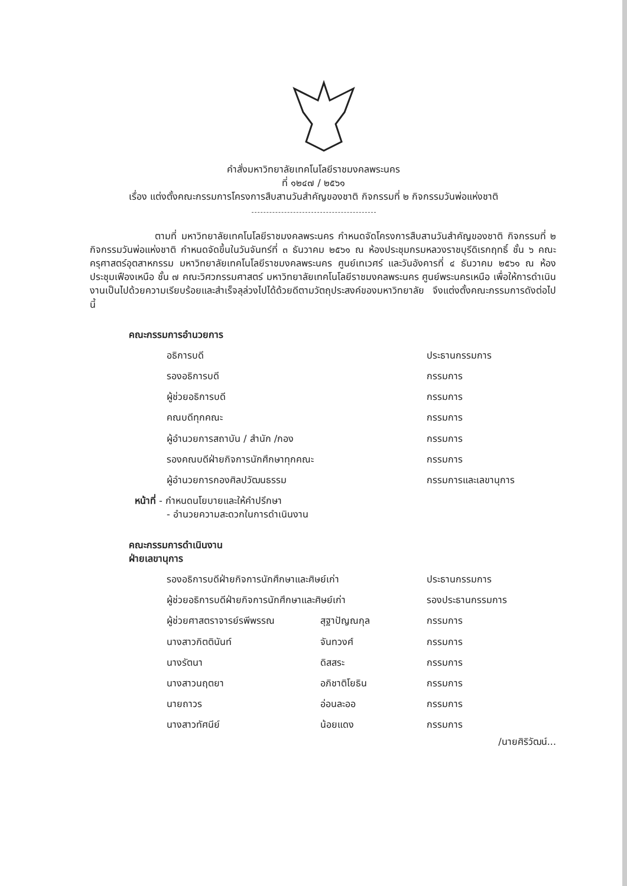คำสั่งมหาวิทยาลัยเทคโนโลยีราชมงคลพระนคร
ที่ ๑๒๔๗ / ๒๕๖๑
เรื่อง แต่งตั้งคณะกรรมการโครงการสืบสานวันสำคัญของชาติ กิจกรรมที่ ๒ กิจกรรมวันพ่อแห่งชาติ
ตามที่ มหาวิทยาลัยเทคโนโลยีราชมงคลพระนคร กำหนดจัดโครงการสืบสานวันสำคัญของชาติ กิจกรรมที่ ๒ กิจกรรมวันพ่อแห่งชาติ กำหนดจัดขึ้นในวันจันทร์ที่ ๓ ธันวาคม ๒๕๖๑ ณ ห้องประชุมกรมหลวงราชบุรีดิเรกฤทธิ์ ชั้น ๖ คณะครุศาสตร์อุตสาหกรรม มหาวิทยาลัยเทคโนโลยีราชมงคลพระนคร ศูนย์เทเวศร์ และวันอังคารที่ ๔ ธันวาคม ๒๕๖๑ ณ ห้องประชุมเฟืองเหนือ ชั้น ๗ คณะวิศวกรรมศาสตร์ มหาวิทยาลัยเทคโนโลยีราชมงคลพระนคร ศูนย์พระนครเหนือ เพื่อให้การดำเนินงานเป็นไปด้วยความเรียบร้อยและสำเร็จลุล่วงไปได้ด้วยดีตามวัตถุประสงค์ของมหาวิทยาลัย จึงแต่งตั้งคณะกรรมการดังต่อไปนี้
คณะกรรมการอำนวยการ
| อธิการบดี | ประธานกรรมการ |
| รองอธิการบดี | กรรมการ |
| ผู้ช่วยอธิการบดี | กรรมการ |
| คณบดีทุกคณะ | กรรมการ |
| ผู้อำนวยการสถาบัน / สำนัก /กอง | กรรมการ |
| รองคณบดีฝ่ายกิจการนักศึกษาทุกคณะ | กรรมการ |
| ผู้อำนวยการกองศิลปวัฒนธรรม | กรรมการและเลขานุการ |
หน้าที่ - กำหนดนโยบายและให้คำปรึกษา
- อำนวยความสะดวกในการดำเนินงาน
คณะกรรมการดำเนินงาน
ฝ่ายเลขานุการ
| รองอธิการบดีฝ่ายกิจการนักศึกษาและศิษย์เก่า | | ประธานกรรมการ |
| ผู้ช่วยอธิการบดีฝ่ายกิจการนักศึกษาและศิษย์เก่า | | รองประธานกรรมการ |
| ผู้ช่วยศาสตราจารย์รพีพรรณ | สุฐาปัญณกุล | กรรมการ |
| นางสาวกิตตินันท์ | จันทวงศ์ | กรรมการ |
| นางรัตนา | ดิสสระ | กรรมการ |
| นางสาวนฤตยา | อภิชาติโยธิน | กรรมการ |
| นายถาวร | อ่อนละออ | กรรมการ |
| นางสาวทัศนีย์ | น้อยแดง | กรรมการ |
/นายศิริวัฒน์...